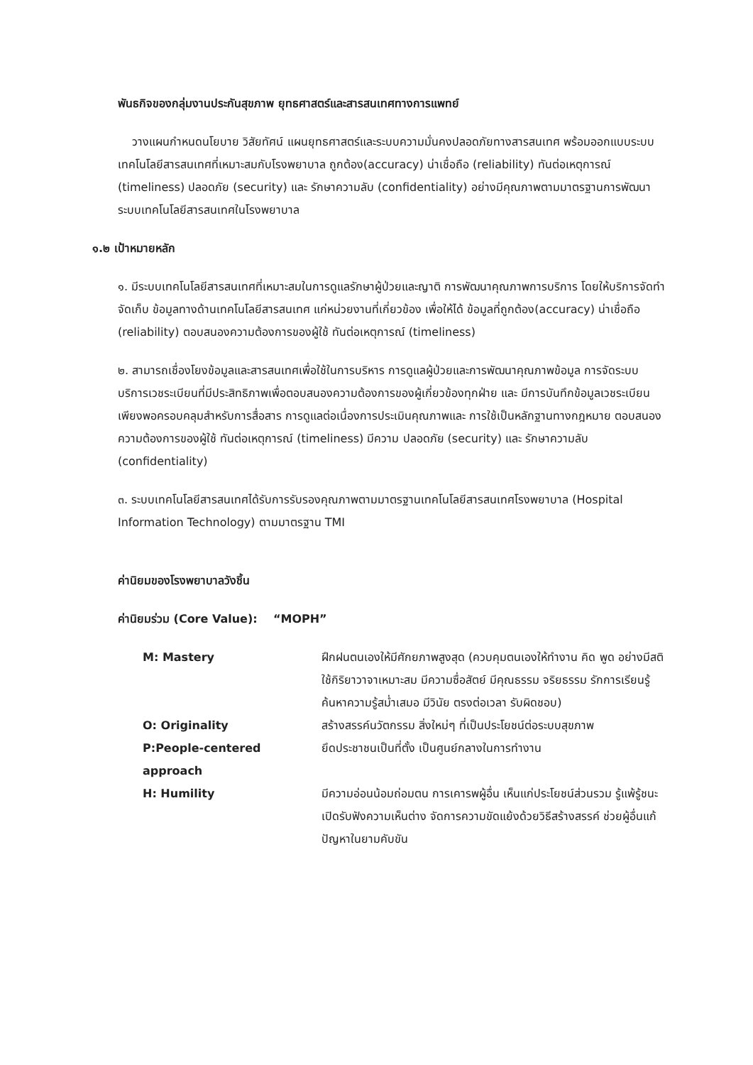พันธกิจของกลุ่มงานประกันสุขภาพ ยุทธศาสตร์และสารสนเทศทางการแพทย์
วางแผนกำหนดนโยบาย วิสัยทัศน์ แผนยุทธศาสตร์และระบบความมั่นคงปลอดภัยทางสารสนเทศ พร้อมออกแบบระบบเทคโนโลยีสารสนเทศที่เหมาะสมกับโรงพยาบาล ถูกต้อง(accuracy) น่าเชื่อถือ (reliability) ทันต่อเหตุการณ์ (timeliness) ปลอดภัย (security) และ รักษาความลับ (confidentiality) อย่างมีคุณภาพตามมาตรฐานการพัฒนาระบบเทคโนโลยีสารสนเทศในโรงพยาบาล
๑.๒ เป้าหมายหลัก
๑. มีระบบเทคโนโลยีสารสนเทศที่เหมาะสมในการดูแลรักษาผู้ป่วยและญาติ การพัฒนาคุณภาพการบริการ โดยให้บริการจัดทำจัดเก็บ ข้อมูลทางด้านเทคโนโลยีสารสนเทศ แก่หน่วยงานที่เกี่ยวข้อง เพื่อให้ได้ ข้อมูลที่ถูกต้อง(accuracy) น่าเชื่อถือ (reliability) ตอบสนองความต้องการของผู้ใช้ ทันต่อเหตุการณ์ (timeliness)
๒. สามารถเชื่องโยงข้อมูลและสารสนเทศเพื่อใช้ในการบริหาร การดูแลผู้ป่วยและการพัฒนาคุณภาพข้อมูล การจัดระบบบริการเวชระเบียนที่มีประสิทธิภาพเพื่อตอบสนองความต้องการของผู้เกี่ยวข้องทุกฝ่าย และ มีการบันทึกข้อมูลเวชระเบียนเพียงพอครอบคลุมสำหรับการสื่อสาร การดูแลต่อเนื่องการประเมินคุณภาพและ การใช้เป็นหลักฐานทางกฎหมาย ตอบสนองความต้องการของผู้ใช้ ทันต่อเหตุการณ์ (timeliness) มีความ ปลอดภัย (security) และ รักษาความลับ (confidentiality)
๓. ระบบเทคโนโลยีสารสนเทศได้รับการรับรองคุณภาพตามมาตรฐานเทคโนโลยีสารสนเทศโรงพยาบาล (Hospital Information Technology) ตามมาตรฐาน TMI
ค่านิยมของโรงพยาบาลวังชิ้น
ค่านิยมร่วม (Core Value): “MOPH”
| M: Mastery | ฝึกฝนตนเองให้มีศักยภาพสูงสุด (ควบคุมตนเองให้ทำงาน คิด พูด อย่างมีสติ ใช้กิริยาวาจาเหมาะสม มีความซื่อสัตย์ มีคุณธรรม จริยธรรม รักการเรียนรู้ ค้นหาความรู้สม่ำเสมอ มีวินัย ตรงต่อเวลา รับผิดชอบ) |
| O: Originality | สร้างสรรค์นวัตกรรม สิ่งใหม่ๆ ที่เป็นประโยชน์ต่อระบบสุขภาพ |
| P:People-centered approach | ยึดประชาชนเป็นที่ตั้ง เป็นศูนย์กลางในการทำงาน |
| H: Humility | มีความอ่อนน้อมถ่อมตน การเคารพผู้อื่น เห็นแก่ประโยชน์ส่วนรวม รู้แพ้รู้ชนะ เปิดรับฟังความเห็นต่าง จัดการความขัดแย้งด้วยวิธีสร้างสรรค์ ช่วยผู้อื่นแก้ปัญหาในยามคับขัน |